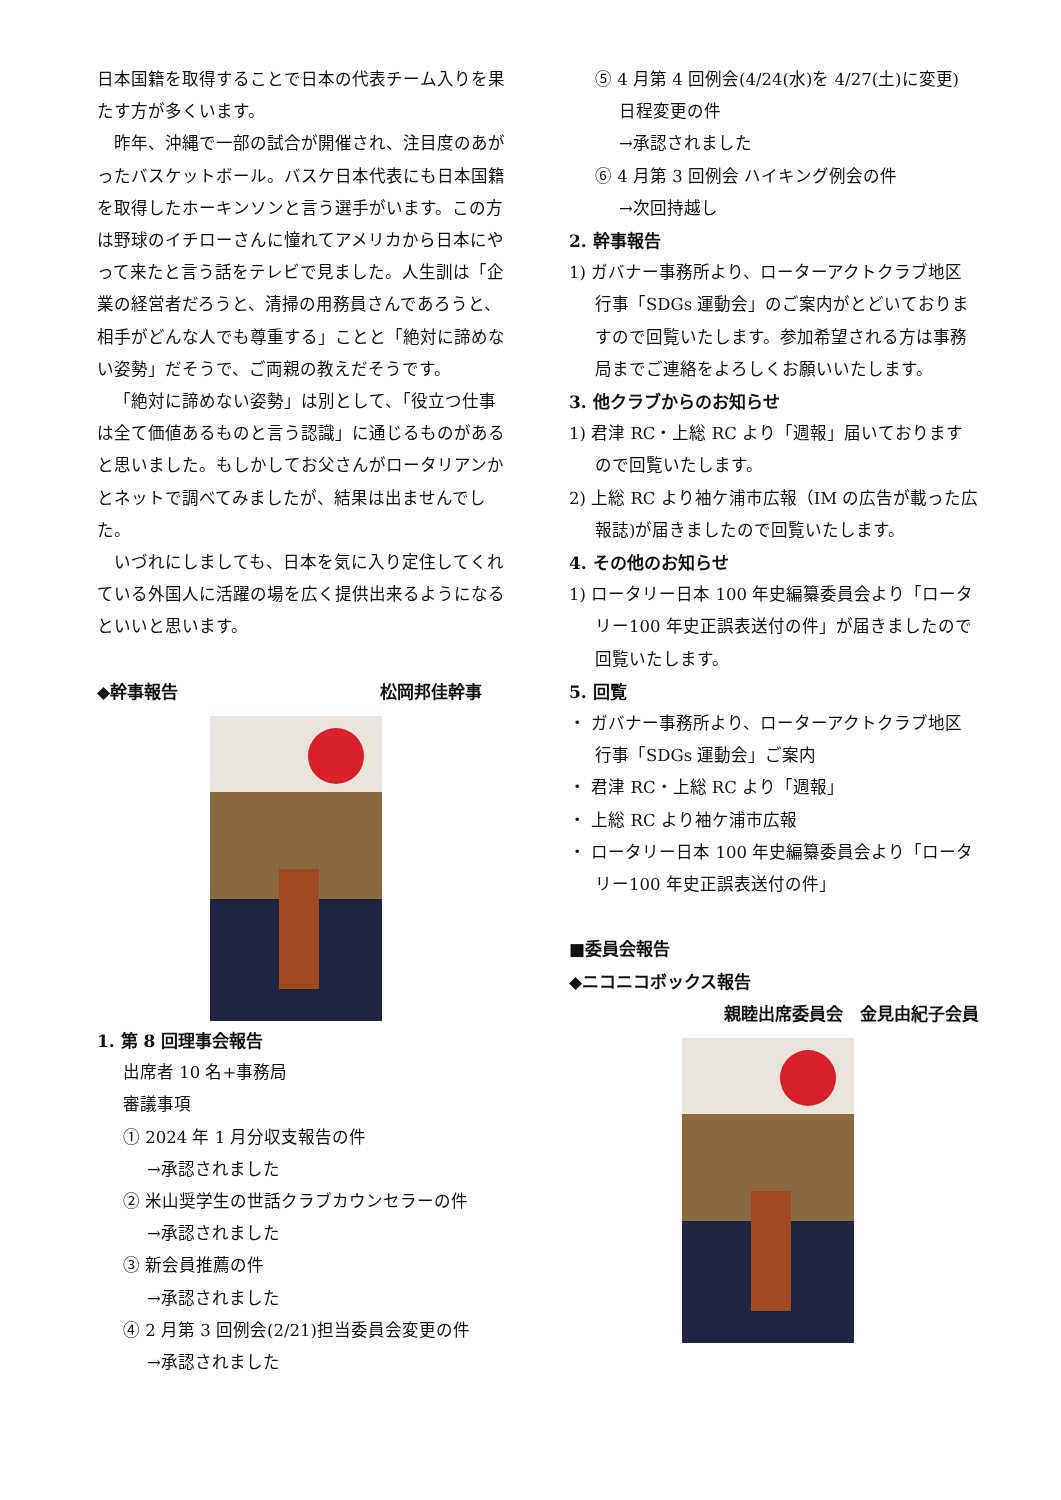日本国籍を取得することで日本の代表チーム入りを果たす方が多くいます。
昨年、沖縄で一部の試合が開催され、注目度のあがったバスケットボール。バスケ日本代表にも日本国籍を取得したホーキンソンと言う選手がいます。この方は野球のイチローさんに憧れてアメリカから日本にやって来たと言う話をテレビで見ました。人生訓は「企業の経営者だろうと、清掃の用務員さんであろうと、相手がどんな人でも尊重する」ことと「絶対に諦めない姿勢」だそうで、ご両親の教えだそうです。
「絶対に諦めない姿勢」は別として、「役立つ仕事は全て価値あるものと言う認識」に通じるものがあると思いました。もしかしてお父さんがロータリアンかとネットで調べてみましたが、結果は出ませんでした。
いづれにしましても、日本を気に入り定住してくれている外国人に活躍の場を広く提供出来るようになるといいと思います。
◆幹事報告 松岡邦佳幹事
1. 第 8 回理事会報告
出席者 10 名+事務局
審議事項
① 2024 年 1 月分収支報告の件
→承認されました
② 米山奨学生の世話クラブカウンセラーの件
→承認されました
③ 新会員推薦の件
→承認されました
④ 2 月第 3 回例会(2/21)担当委員会変更の件
→承認されました
⑤ 4 月第 4 回例会(4/24(水)を 4/27(土)に変更) 日程変更の件
→承認されました
⑥ 4 月第 3 回例会 ハイキング例会の件
→次回持越し
2. 幹事報告
1) ガバナー事務所より、ローターアクトクラブ地区行事「SDGs 運動会」のご案内がとどいておりますので回覧いたします。参加希望される方は事務局までご連絡をよろしくお願いいたします。
3. 他クラブからのお知らせ
1) 君津 RC・上総 RC より「週報」届いておりますので回覧いたします。
2) 上総 RC より袖ケ浦市広報（IM の広告が載った広報誌)が届きましたので回覧いたします。
4. その他のお知らせ
1) ロータリー日本 100 年史編纂委員会より「ロータリー100 年史正誤表送付の件」が届きましたので回覧いたします。
5. 回覧
・ ガバナー事務所より、ローターアクトクラブ地区行事「SDGs 運動会」ご案内
・ 君津 RC・上総 RC より「週報」
・ 上総 RC より袖ケ浦市広報
・ ロータリー日本 100 年史編纂委員会より「ロータリー100 年史正誤表送付の件」
■委員会報告
◆ニコニコボックス報告
親睦出席委員会　金見由紀子会員